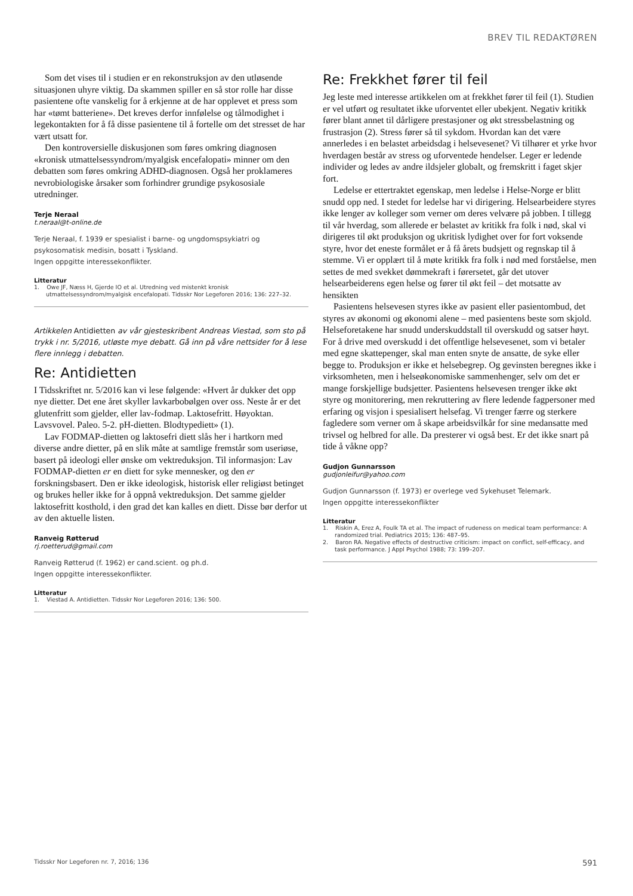BREV TIL REDAKTØREN
Som det vises til i studien er en rekonstruksjon av den utløsende situasjonen uhyre viktig. Da skammen spiller en så stor rolle har disse pasientene ofte vanskelig for å erkjenne at de har opplevet et press som har «tømt batteriene». Det kreves derfor innfølelse og tålmodighet i legekontakten for å få disse pasientene til å fortelle om det stresset de har vært utsatt for.
Den kontroversielle diskusjonen som føres omkring diagnosen «kronisk utmattelsessyndrom/myalgisk encefalopati» minner om den debatten som føres omkring ADHD-diagnosen. Også her proklameres nevrobiologiske årsaker som forhindrer grundige psykososiale utredninger.
Terje Neraal
t.neraal@t-online.de
Terje Neraal, f. 1939 er spesialist i barne- og ungdomspsykiatri og psykosomatisk medisin, bosatt i Tyskland.
Ingen oppgitte interessekonflikter.
Litteratur
1. Owe JF, Næss H, Gjerde IO et al. Utredning ved mistenkt kronisk utmattelsessyndrom/myalgisk encefalopati. Tidsskr Nor Legeforen 2016; 136: 227–32.
Artikkelen Antidietten av vår gjesteskribent Andreas Viestad, som sto på trykk i nr. 5/2016, utløste mye debatt. Gå inn på våre nettsider for å lese flere innlegg i debatten.
Re: Antidietten
I Tidsskriftet nr. 5/2016 kan vi lese følgende: «Hvert år dukker det opp nye dietter. Det ene året skyller lavkarbobølgen over oss. Neste år er det glutenfritt som gjelder, eller lav-fodmap. Laktosefritt. Høyoktan. Lavsvovel. Paleo. 5-2. pH-dietten. Blodtypediett» (1).
Lav FODMAP-dietten og laktosefri diett slås her i hartkorn med diverse andre dietter, på en slik måte at samtlige fremstår som useriøse, basert på ideologi eller ønske om vektreduksjon. Til informasjon: Lav FODMAP-dietten er en diett for syke mennesker, og den er forskningsbasert. Den er ikke ideologisk, historisk eller religiøst betinget og brukes heller ikke for å oppnå vektreduksjon. Det samme gjelder laktosefritt kosthold, i den grad det kan kalles en diett. Disse bør derfor ut av den aktuelle listen.
Ranveig Røtterud
rj.roetterud@gmail.com
Ranveig Røtterud (f. 1962) er cand.scient. og ph.d.
Ingen oppgitte interessekonflikter.
Litteratur
1. Viestad A. Antidietten. Tidsskr Nor Legeforen 2016; 136: 500.
Re: Frekkhet fører til feil
Jeg leste med interesse artikkelen om at frekkhet fører til feil (1). Studien er vel utført og resultatet ikke uforventet eller ubekjent. Negativ kritikk fører blant annet til dårligere prestasjoner og økt stressbelastning og frustrasjon (2). Stress fører så til sykdom. Hvordan kan det være annerledes i en belastet arbeidsdag i helsevesenet? Vi tilhører et yrke hvor hverdagen består av stress og uforventede hendelser. Leger er ledende individer og ledes av andre ildsjeler globalt, og fremskritt i faget skjer fort.
Ledelse er ettertraktet egenskap, men ledelse i Helse-Norge er blitt snudd opp ned. I stedet for ledelse har vi dirigering. Helsearbeidere styres ikke lenger av kolleger som verner om deres velvære på jobben. I tillegg til vår hverdag, som allerede er belastet av kritikk fra folk i nød, skal vi dirigeres til økt produksjon og ukritisk lydighet over for fort voksende styre, hvor det eneste formålet er å få årets budsjett og regnskap til å stemme. Vi er opplært til å møte kritikk fra folk i nød med forståelse, men settes de med svekket dømmekraft i førersetet, går det utover helsearbeiderens egen helse og fører til økt feil – det motsatte av hensikten
Pasientens helsevesen styres ikke av pasient eller pasientombud, det styres av økonomi og økonomi alene – med pasientens beste som skjold. Helseforetakene har snudd underskuddstall til overskudd og satser høyt. For å drive med overskudd i det offentlige helsevesenet, som vi betaler med egne skattepenger, skal man enten snyte de ansatte, de syke eller begge to. Produksjon er ikke et helsebegrep. Og gevinsten beregnes ikke i virksomheten, men i helseøkonomiske sammenhenger, selv om det er mange forskjellige budsjetter. Pasientens helsevesen trenger ikke økt styre og monitorering, men rekruttering av flere ledende fagpersoner med erfaring og visjon i spesialisert helsefag. Vi trenger færre og sterkere fagledere som verner om å skape arbeidsvilkår for sine medansatte med trivsel og helbred for alle. Da presterer vi også best. Er det ikke snart på tide å våkne opp?
Gudjon Gunnarsson
gudjonleifur@yahoo.com
Gudjon Gunnarsson (f. 1973) er overlege ved Sykehuset Telemark.
Ingen oppgitte interessekonflikter
Litteratur
1. Riskin A, Erez A, Foulk TA et al. The impact of rudeness on medical team performance: A randomized trial. Pediatrics 2015; 136: 487–95.
2. Baron RA. Negative effects of destructive criticism: impact on conflict, self-efficacy, and task performance. J Appl Psychol 1988; 73: 199–207.
Tidsskr Nor Legeforen nr. 7, 2016; 136 591